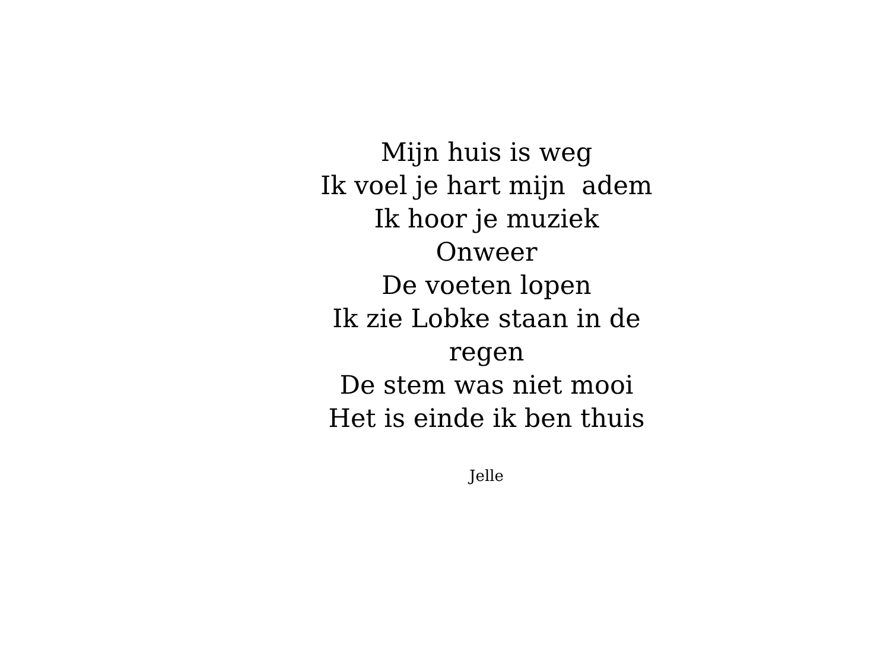Mijn huis is weg
Ik voel je hart mijn adem
Ik hoor je muziek
Onweer
De voeten lopen
Ik zie Lobke staan in de
regen
De stem was niet mooi
Het is einde ik ben thuis
Jelle